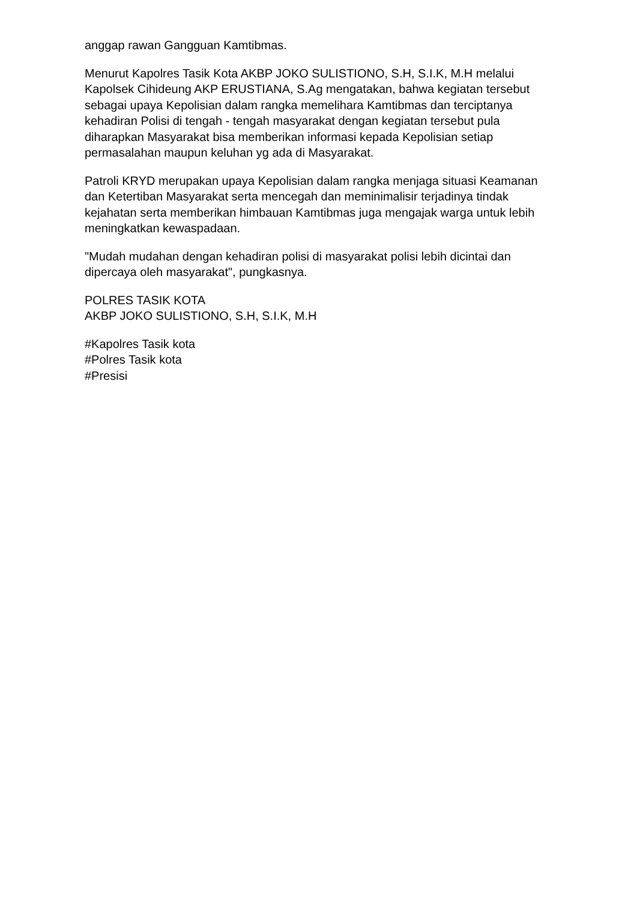anggap rawan Gangguan Kamtibmas.
Menurut Kapolres Tasik Kota AKBP JOKO SULISTIONO, S.H, S.I.K, M.H melalui Kapolsek Cihideung AKP ERUSTIANA, S.Ag mengatakan, bahwa kegiatan tersebut sebagai upaya Kepolisian dalam rangka memelihara Kamtibmas dan terciptanya kehadiran Polisi di tengah - tengah masyarakat dengan kegiatan tersebut pula diharapkan Masyarakat bisa memberikan informasi kepada Kepolisian setiap permasalahan maupun keluhan yg ada di Masyarakat.
Patroli KRYD merupakan upaya Kepolisian dalam rangka menjaga situasi Keamanan dan Ketertiban Masyarakat serta mencegah dan meminimalisir terjadinya tindak kejahatan serta memberikan himbauan Kamtibmas juga mengajak warga untuk lebih meningkatkan kewaspadaan.
"Mudah mudahan dengan kehadiran polisi di masyarakat polisi lebih dicintai dan dipercaya oleh masyarakat", pungkasnya.
POLRES TASIK KOTA
AKBP JOKO SULISTIONO, S.H, S.I.K, M.H
#Kapolres Tasik kota
#Polres Tasik kota
#Presisi